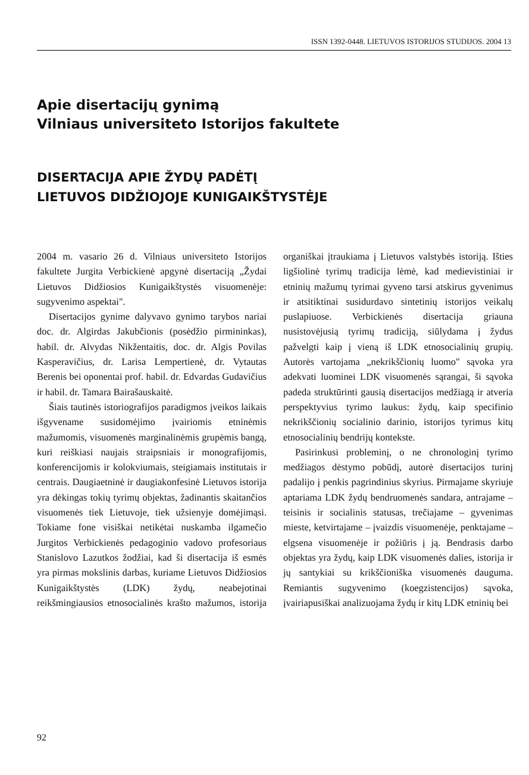ISSN 1392-0448. LIETUVOS ISTORIJOS STUDIJOS. 2004 13
Apie disertacijų gynimą
Vilniaus universiteto Istorijos fakultete
DISERTACIJA APIE ŽYDŲ PADĖTĮ
LIETUVOS DIDŽIOJOJE KUNIGAIKŠTYSTĖJE
2004 m. vasario 26 d. Vilniaus universiteto Istorijos fakultete Jurgita Verbickienė apgynė disertaciją „Žydai Lietuvos Didžiosios Kunigaikštystės visuomenėje: sugyvenimo aspektai".
Disertacijos gynime dalyvavo gynimo tarybos nariai doc. dr. Algirdas Jakubčionis (posėdžio pirmininkas), habil. dr. Alvydas Nikžentaitis, doc. dr. Algis Povilas Kasperavičius, dr. Larisa Lempertienė, dr. Vytautas Berenis bei oponentai prof. habil. dr. Edvardas Gudavičius ir habil. dr. Tamara Bairašauskaitė.
Šiais tautinės istoriografijos paradigmos įveikos laikais išgyvename susidomėjimo įvairiomis etninėmis mažumomis, visuomenės marginalinėmis grupėmis bangą, kuri reiškiasi naujais straipsniais ir monografijomis, konferencijomis ir kolokviumais, steigiamais institutais ir centrais. Daugiaetninė ir daugiakonfesinė Lietuvos istorija yra dėkingas tokių tyrimų objektas, žadinantis skaitančios visuomenės tiek Lietuvoje, tiek užsienyje domėjimąsi. Tokiame fone visiškai netikėtai nuskamba ilgamečio Jurgitos Verbickienės pedagoginio vadovo profesoriaus Stanislovo Lazutkos žodžiai, kad ši disertacija iš esmės yra pirmas mokslinis darbas, kuriame Lietuvos Didžiosios Kunigaikštystės (LDK) žydų, neabejotinai reikšmingiausios etnosocialinės krašto mažumos, istorija organiškai įtraukiama į Lietuvos valstybės istoriją. Išties ligšiolinė tyrimų tradicija lėmė, kad medievistiniai ir etninių mažumų tyrimai gyveno tarsi atskirus gyvenimus ir atsitiktinai susidurdavo sintetinių istorijos veikalų puslapiuose. Verbickienės disertacija griauna nusistovėjusią tyrimų tradiciją, siūlydama į žydus pažvelgti kaip į vieną iš LDK etnosocialinių grupių. Autorės vartojama „nekrikščionių luomo" sąvoka yra adekvati luominei LDK visuomenės sąrangai, ši sąvoka padeda struktūrinti gausią disertacijos medžiagą ir atveria perspektyvius tyrimo laukus: žydų, kaip specifinio nekrikščionių socialinio darinio, istorijos tyrimus kitų etnosocialinių bendrijų kontekste.
Pasirinkusi probleminį, o ne chronologinį tyrimo medžiagos dėstymo pobūdį, autorė disertacijos turinį padalijo į penkis pagrindinius skyrius. Pirmajame skyriuje aptariama LDK žydų bendruomenės sandara, antrajame – teisinis ir socialinis statusas, trečiajame – gyvenimas mieste, ketvirtajame – įvaizdis visuomenėje, penktajame – elgsena visuomenėje ir požiūris į ją. Bendrasis darbo objektas yra žydų, kaip LDK visuomenės dalies, istorija ir jų santykiai su krikščioniška visuomenės dauguma. Remiantis sugyvenimo (koegzistencijos) sąvoka, įvairiapusiškai analizuojama žydų ir kitų LDK etninių bei
92